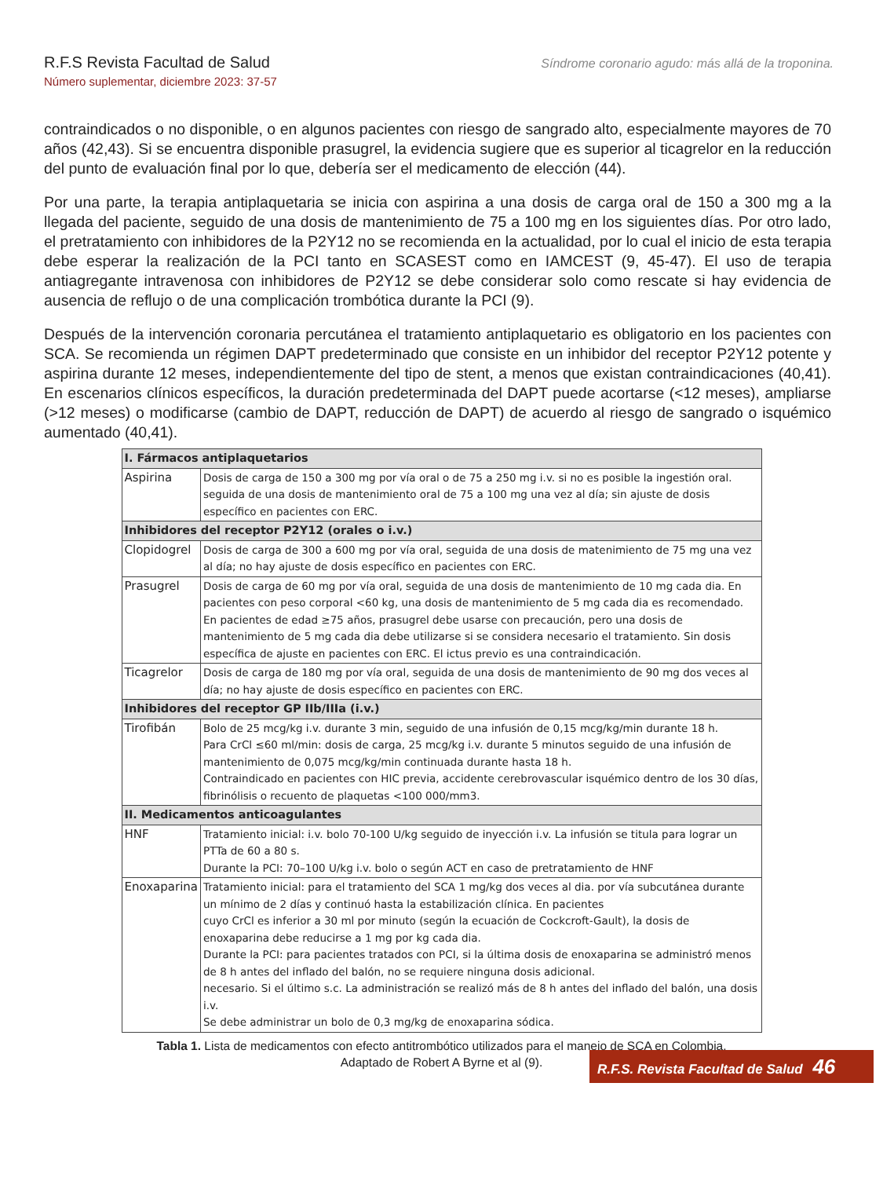R.F.S Revista Facultad de Salud
Número suplementar, diciembre 2023: 37-57
Síndrome coronario agudo: más allá de la troponina.
contraindicados o no disponible, o en algunos pacientes con riesgo de sangrado alto, especialmente mayores de 70 años (42,43). Si se encuentra disponible prasugrel, la evidencia sugiere que es superior al ticagrelor en la reducción del punto de evaluación final por lo que, debería ser el medicamento de elección (44).
Por una parte, la terapia antiplaquetaria se inicia con aspirina a una dosis de carga oral de 150 a 300 mg a la llegada del paciente, seguido de una dosis de mantenimiento de 75 a 100 mg en los siguientes días. Por otro lado, el pretratamiento con inhibidores de la P2Y12 no se recomienda en la actualidad, por lo cual el inicio de esta terapia debe esperar la realización de la PCI tanto en SCASEST como en IAMCEST (9, 45-47). El uso de terapia antiagregante intravenosa con inhibidores de P2Y12 se debe considerar solo como rescate si hay evidencia de ausencia de reflujo o de una complicación trombótica durante la PCI (9).
Después de la intervención coronaria percutánea el tratamiento antiplaquetario es obligatorio en los pacientes con SCA. Se recomienda un régimen DAPT predeterminado que consiste en un inhibidor del receptor P2Y12 potente y aspirina durante 12 meses, independientemente del tipo de stent, a menos que existan contraindicaciones (40,41). En escenarios clínicos específicos, la duración predeterminada del DAPT puede acortarse (<12 meses), ampliarse (>12 meses) o modificarse (cambio de DAPT, reducción de DAPT) de acuerdo al riesgo de sangrado o isquémico aumentado (40,41).
| I. Fármacos antiplaquetarios | |
| --- | --- |
| Aspirina | Dosis de carga de 150 a 300 mg por vía oral o de 75 a 250 mg i.v. si no es posible la ingestión oral. seguida de una dosis de mantenimiento oral de 75 a 100 mg una vez al día; sin ajuste de dosis específico en pacientes con ERC. |
| Inhibidores del receptor P2Y12 (orales o i.v.) | |
| Clopidogrel | Dosis de carga de 300 a 600 mg por vía oral, seguida de una dosis de matenimiento de 75 mg una vez al día; no hay ajuste de dosis específico en pacientes con ERC. |
| Prasugrel | Dosis de carga de 60 mg por vía oral, seguida de una dosis de mantenimiento de 10 mg cada dia. En pacientes con peso corporal <60 kg, una dosis de mantenimiento de 5 mg cada dia es recomendado. En pacientes de edad ≥75 años, prasugrel debe usarse con precaución, pero una dosis de mantenimiento de 5 mg cada dia debe utilizarse si se considera necesario el tratamiento. Sin dosis específica de ajuste en pacientes con ERC. El ictus previo es una contraindicación. |
| Ticagrelor | Dosis de carga de 180 mg por vía oral, seguida de una dosis de mantenimiento de 90 mg dos veces al día; no hay ajuste de dosis específico en pacientes con ERC. |
| Inhibidores del receptor GP IIb/IIIa (i.v.) | |
| Tirofibán | Bolo de 25 mcg/kg i.v. durante 3 min, seguido de una infusión de 0,15 mcg/kg/min durante 18 h. Para CrCl ≤60 ml/min: dosis de carga, 25 mcg/kg i.v. durante 5 minutos seguido de una infusión de mantenimiento de 0,075 mcg/kg/min continuada durante hasta 18 h. Contraindicado en pacientes con HIC previa, accidente cerebrovascular isquémico dentro de los 30 días, fibrinólisis o recuento de plaquetas <100 000/mm3. |
| II. Medicamentos anticoagulantes | |
| HNF | Tratamiento inicial: i.v. bolo 70-100 U/kg seguido de inyección i.v. La infusión se titula para lograr un PTTa de 60 a 80 s. Durante la PCI: 70–100 U/kg i.v. bolo o según ACT en caso de pretratamiento de HNF |
| Enoxaparina | Tratamiento inicial: para el tratamiento del SCA 1 mg/kg dos veces al dia. por vía subcutánea durante un mínimo de 2 días y continuó hasta la estabilización clínica. En pacientes cuyo CrCl es inferior a 30 ml por minuto (según la ecuación de Cockcroft-Gault), la dosis de enoxaparina debe reducirse a 1 mg por kg cada dia. Durante la PCI: para pacientes tratados con PCI, si la última dosis de enoxaparina se administró menos de 8 h antes del inflado del balón, no se requiere ninguna dosis adicional. necesario. Si el último s.c. La administración se realizó más de 8 h antes del inflado del balón, una dosis i.v. Se debe administrar un bolo de 0,3 mg/kg de enoxaparina sódica. |
Tabla 1. Lista de medicamentos con efecto antitrombótico utilizados para el manejo de SCA en Colombia.
Adaptado de Robert A Byrne et al (9).
R.F.S. Revista Facultad de Salud 46